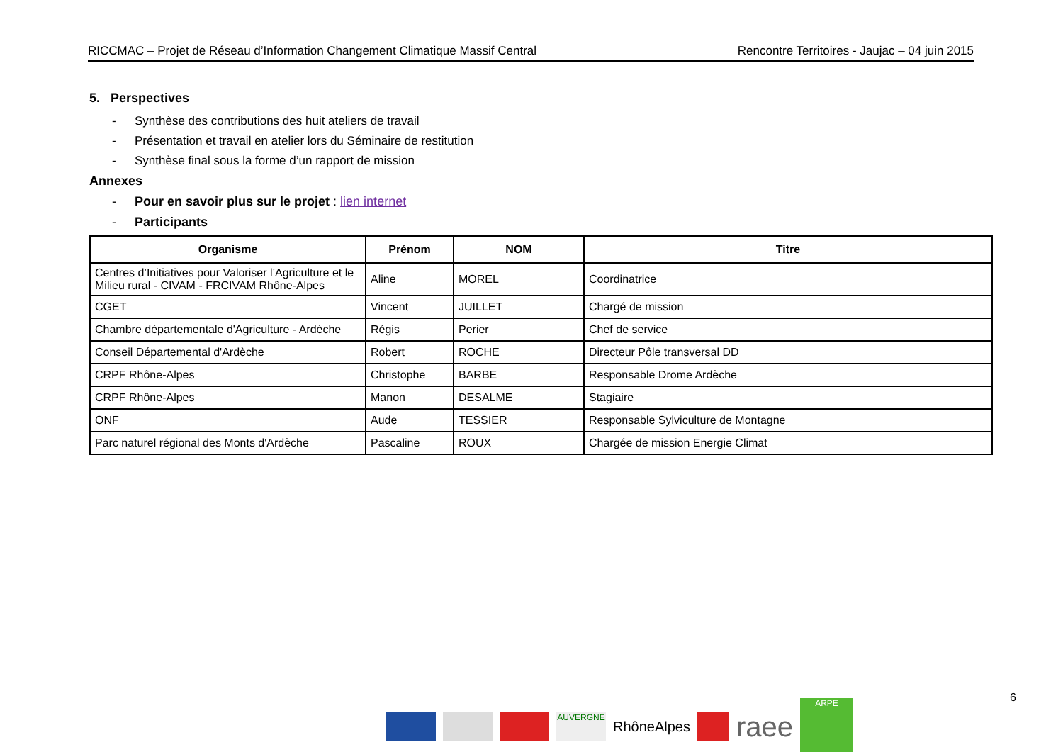RICCMAC – Projet de Réseau d’Information Changement Climatique Massif Central Rencontre Territoires - Jaujac – 04 juin 2015
5. Perspectives
- Synthèse des contributions des huit ateliers de travail
- Présentation et travail en atelier lors du Séminaire de restitution
- Synthèse final sous la forme d’un rapport de mission
Annexes
- Pour en savoir plus sur le projet : lien internet
- Participants
| Organisme | Prénom | NOM | Titre |
| --- | --- | --- | --- |
| Centres d’Initiatives pour Valoriser l’Agriculture et le Milieu rural - CIVAM - FRCIVAM Rhône-Alpes | Aline | MOREL | Coordinatrice |
| CGET | Vincent | JUILLET | Chargé de mission |
| Chambre départementale d'Agriculture - Ardèche | Régis | Perier | Chef de service |
| Conseil Départemental d'Ardèche | Robert | ROCHE | Directeur Pôle transversal DD |
| CRPF Rhône-Alpes | Christophe | BARBE | Responsable Drome Ardèche |
| CRPF Rhône-Alpes | Manon | DESALME | Stagiaire |
| ONF | Aude | TESSIER | Responsable Sylviculture de Montagne |
| Parc naturel régional des Monts d'Ardèche | Pascaline | ROUX | Chargée de mission Energie Climat |
AUVERGNE
RhôneAlpes
raee
ARPE
6